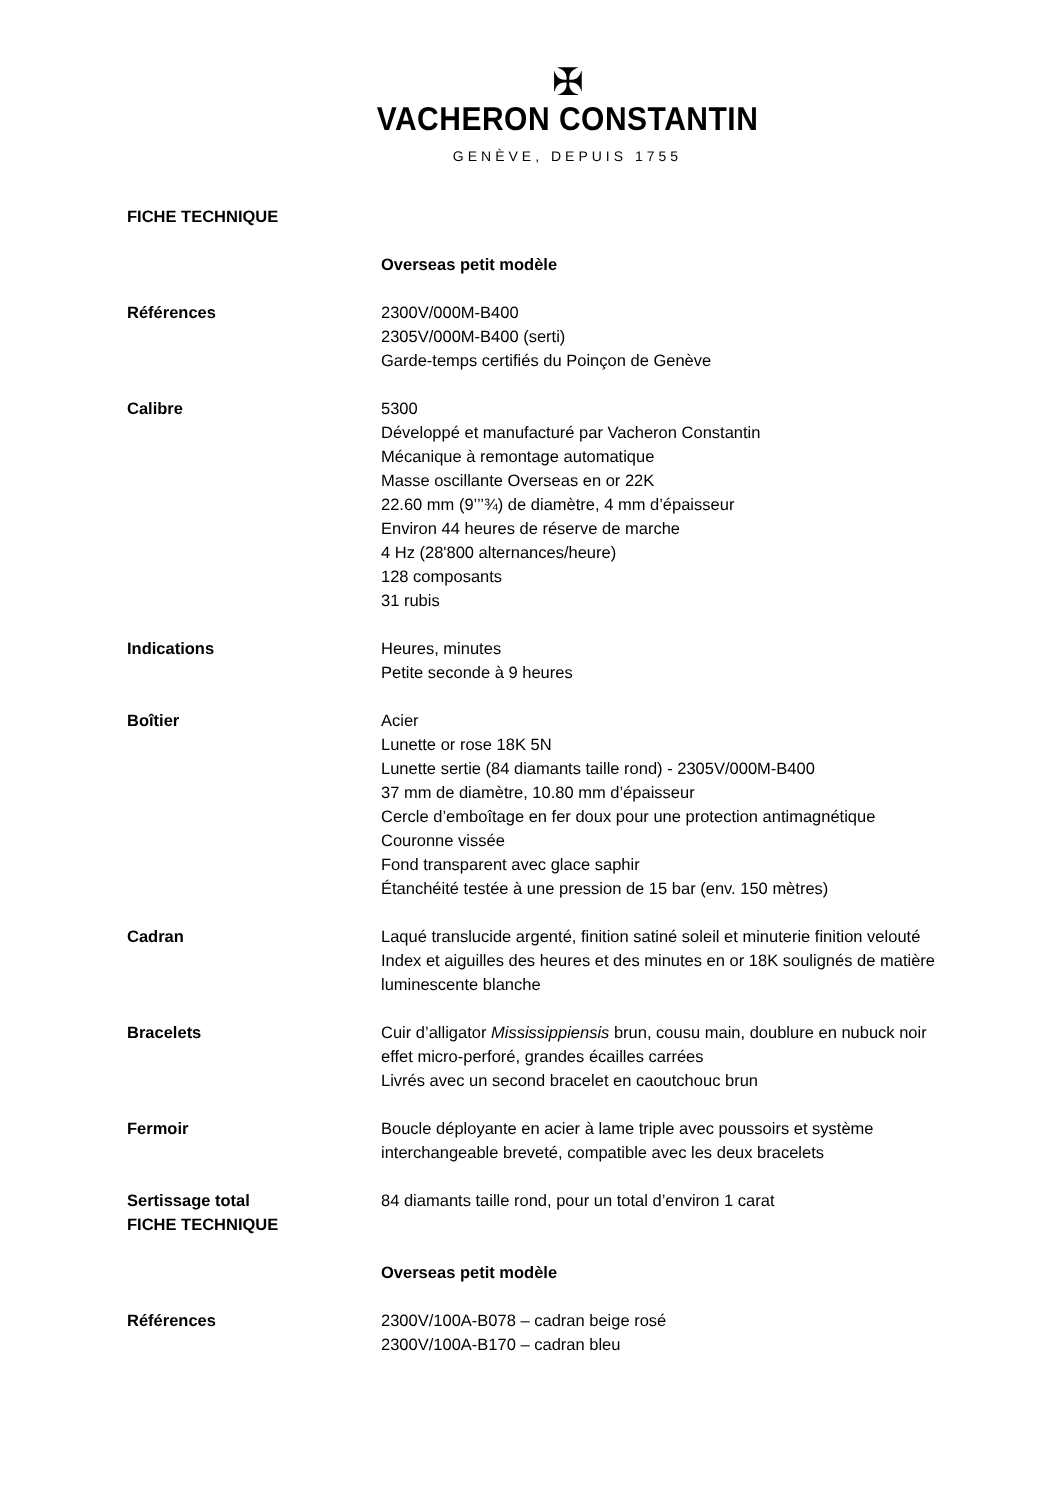✠
VACHERON CONSTANTIN
GENÈVE, DEPUIS 1755
FICHE TECHNIQUE
Overseas petit modèle
Références 2300V/000M-B400
2305V/000M-B400 (serti)
Garde-temps certifiés du Poinçon de Genève
Calibre 5300
Développé et manufacturé par Vacheron Constantin
Mécanique à remontage automatique
Masse oscillante Overseas en or 22K
22.60 mm (9’’’¾) de diamètre, 4 mm d’épaisseur
Environ 44 heures de réserve de marche
4 Hz (28'800 alternances/heure)
128 composants
31 rubis
Indications Heures, minutes
Petite seconde à 9 heures
Boîtier Acier
Lunette or rose 18K 5N
Lunette sertie (84 diamants taille rond) - 2305V/000M-B400
37 mm de diamètre, 10.80 mm d’épaisseur
Cercle d’emboîtage en fer doux pour une protection antimagnétique
Couronne vissée
Fond transparent avec glace saphir
Étanchéité testée à une pression de 15 bar (env. 150 mètres)
Cadran Laqué translucide argenté, finition satiné soleil et minuterie finition velouté
Index et aiguilles des heures et des minutes en or 18K soulignés de matière luminescente blanche
Bracelets Cuir d’alligator Mississippiensis brun, cousu main, doublure en nubuck noir effet micro-perforé, grandes écailles carrées
Livrés avec un second bracelet en caoutchouc brun
Fermoir Boucle déployante en acier à lame triple avec poussoirs et système interchangeable breveté, compatible avec les deux bracelets
Sertissage total
FICHE TECHNIQUE
84 diamants taille rond, pour un total d’environ 1 carat
Overseas petit modèle
Références 2300V/100A-B078 – cadran beige rosé
2300V/100A-B170 – cadran bleu